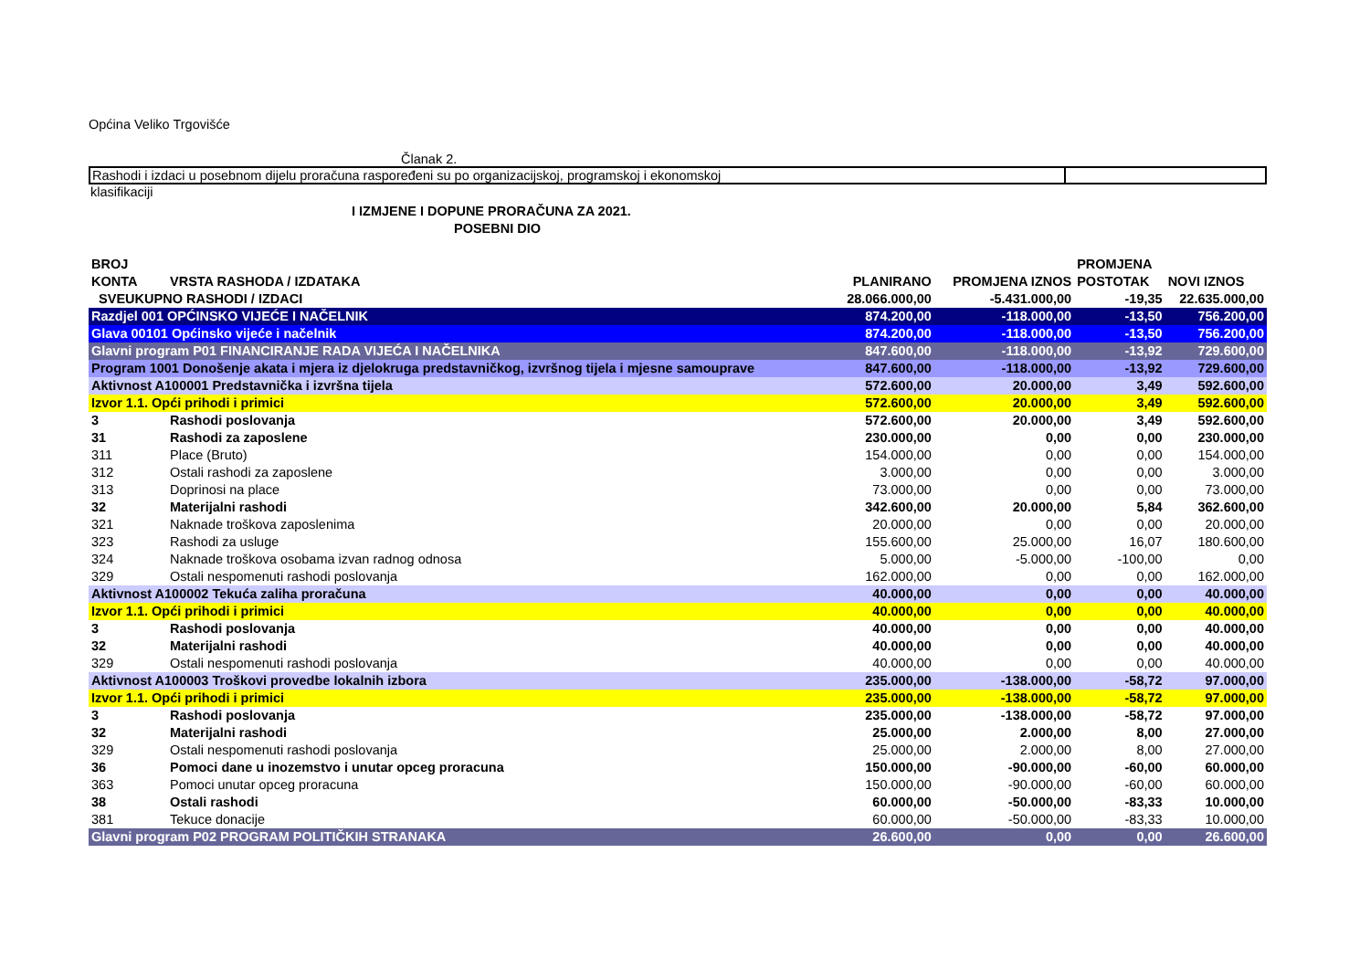Općina Veliko Trgovišće
Članak 2.
Rashodi i izdaci u posebnom dijelu proračuna raspoređeni su po organizacijskoj, programskoj i ekonomskoj
klasifikaciji
I IZMJENE I DOPUNE PRORAČUNA ZA 2021.
POSEBNI DIO
| BROJ KONTA | VRSTA RASHODA / IZDATAKA | PLANIRANO | PROMJENA IZNOS | PROMJENA POSTOTAK | NOVI IZNOS |
| --- | --- | --- | --- | --- | --- |
| SVEUKUPNO RASHODI / IZDACI | | 28.066.000,00 | -5.431.000,00 | -19,35 | 22.635.000,00 |
| Razdjel 001 OPĆINSKO VIJEĆE I NAČELNIK | | 874.200,00 | -118.000,00 | -13,50 | 756.200,00 |
| Glava 00101 Općinsko vijeće i načelnik | | 874.200,00 | -118.000,00 | -13,50 | 756.200,00 |
| Glavni program P01 FINANCIRANJE RADA VIJEĆA I NAČELNIKA | | 847.600,00 | -118.000,00 | -13,92 | 729.600,00 |
| Program 1001 Donošenje akata i mjera iz djelokruga predstavničkog, izvršnog tijela i mjesne samouprave | | 847.600,00 | -118.000,00 | -13,92 | 729.600,00 |
| Aktivnost A100001 Predstavnička i izvršna tijela | | 572.600,00 | 20.000,00 | 3,49 | 592.600,00 |
| Izvor 1.1. Opći prihodi i primici | | 572.600,00 | 20.000,00 | 3,49 | 592.600,00 |
| 3 | Rashodi poslovanja | 572.600,00 | 20.000,00 | 3,49 | 592.600,00 |
| 31 | Rashodi za zaposlene | 230.000,00 | 0,00 | 0,00 | 230.000,00 |
| 311 | Place (Bruto) | 154.000,00 | 0,00 | 0,00 | 154.000,00 |
| 312 | Ostali rashodi za zaposlene | 3.000,00 | 0,00 | 0,00 | 3.000,00 |
| 313 | Doprinosi na place | 73.000,00 | 0,00 | 0,00 | 73.000,00 |
| 32 | Materijalni rashodi | 342.600,00 | 20.000,00 | 5,84 | 362.600,00 |
| 321 | Naknade troškova zaposlenima | 20.000,00 | 0,00 | 0,00 | 20.000,00 |
| 323 | Rashodi za usluge | 155.600,00 | 25.000,00 | 16,07 | 180.600,00 |
| 324 | Naknade troškova osobama izvan radnog odnosa | 5.000,00 | -5.000,00 | -100,00 | 0,00 |
| 329 | Ostali nespomenuti rashodi poslovanja | 162.000,00 | 0,00 | 0,00 | 162.000,00 |
| Aktivnost A100002 Tekuća zaliha proračuna | | 40.000,00 | 0,00 | 0,00 | 40.000,00 |
| Izvor 1.1. Opći prihodi i primici | | 40.000,00 | 0,00 | 0,00 | 40.000,00 |
| 3 | Rashodi poslovanja | 40.000,00 | 0,00 | 0,00 | 40.000,00 |
| 32 | Materijalni rashodi | 40.000,00 | 0,00 | 0,00 | 40.000,00 |
| 329 | Ostali nespomenuti rashodi poslovanja | 40.000,00 | 0,00 | 0,00 | 40.000,00 |
| Aktivnost A100003 Troškovi provedbe lokalnih izbora | | 235.000,00 | -138.000,00 | -58,72 | 97.000,00 |
| Izvor 1.1. Opći prihodi i primici | | 235.000,00 | -138.000,00 | -58,72 | 97.000,00 |
| 3 | Rashodi poslovanja | 235.000,00 | -138.000,00 | -58,72 | 97.000,00 |
| 32 | Materijalni rashodi | 25.000,00 | 2.000,00 | 8,00 | 27.000,00 |
| 329 | Ostali nespomenuti rashodi poslovanja | 25.000,00 | 2.000,00 | 8,00 | 27.000,00 |
| 36 | Pomoci dane u inozemstvo i unutar opceg proracuna | 150.000,00 | -90.000,00 | -60,00 | 60.000,00 |
| 363 | Pomoci unutar opceg proracuna | 150.000,00 | -90.000,00 | -60,00 | 60.000,00 |
| 38 | Ostali rashodi | 60.000,00 | -50.000,00 | -83,33 | 10.000,00 |
| 381 | Tekuce donacije | 60.000,00 | -50.000,00 | -83,33 | 10.000,00 |
| Glavni program P02 PROGRAM POLITIČKIH STRANAKA | | 26.600,00 | 0,00 | 0,00 | 26.600,00 |